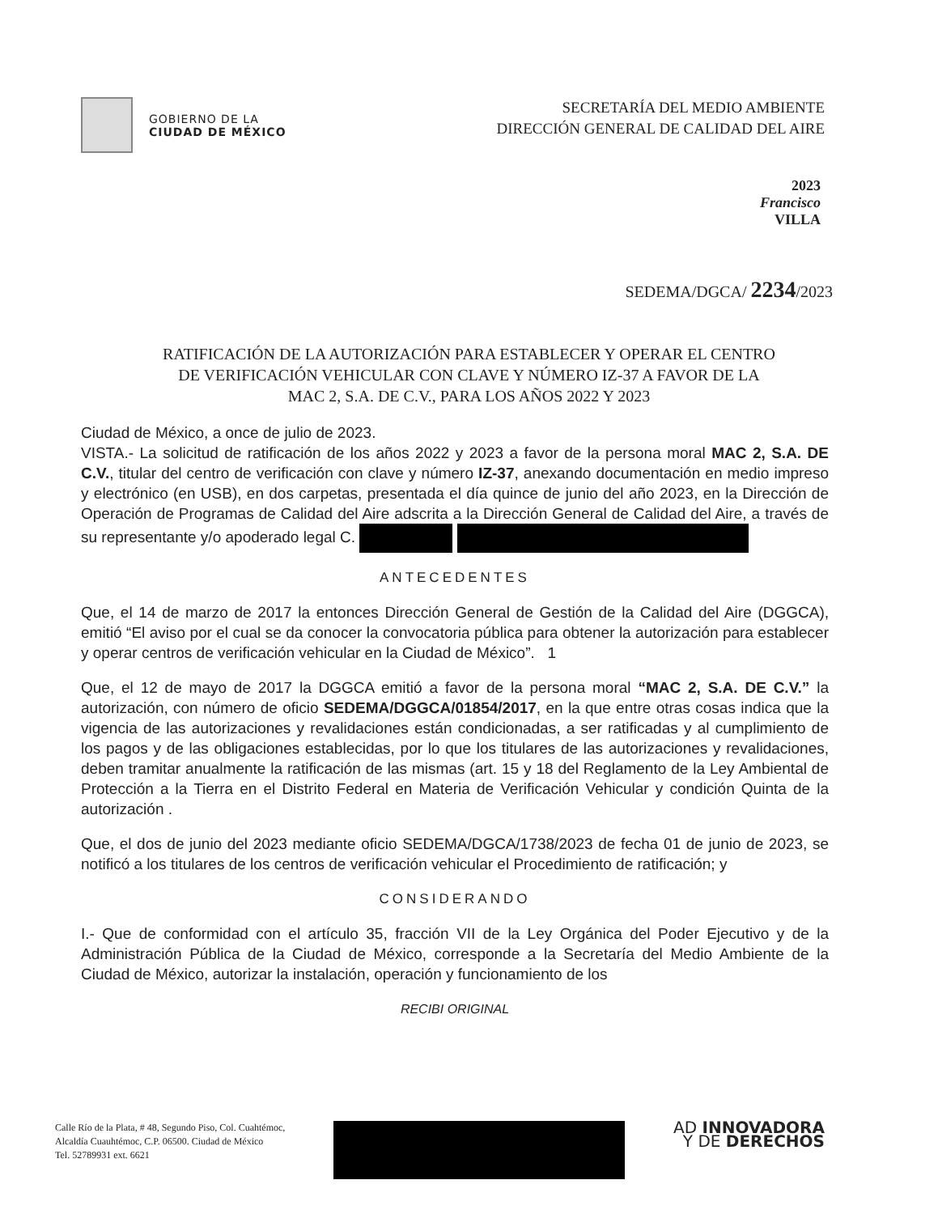GOBIERNO DE LA
CIUDAD DE MÉXICO
SECRETARÍA DEL MEDIO AMBIENTE
DIRECCIÓN GENERAL DE CALIDAD DEL AIRE
2023
Francisco
VILLA
SEDEMA/DGCA/ 2234/2023
RATIFICACIÓN DE LA AUTORIZACIÓN PARA ESTABLECER Y OPERAR EL CENTRO DE VERIFICACIÓN VEHICULAR CON CLAVE Y NÚMERO IZ-37 A FAVOR DE LA MAC 2, S.A. DE C.V., PARA LOS AÑOS 2022 Y 2023
Ciudad de México, a once de julio de 2023.
VISTA.- La solicitud de ratificación de los años 2022 y 2023 a favor de la persona moral MAC 2, S.A. DE C.V., titular del centro de verificación con clave y número IZ-37, anexando documentación en medio impreso y electrónico (en USB), en dos carpetas, presentada el día quince de junio del año 2023, en la Dirección de Operación de Programas de Calidad del Aire adscrita a la Dirección General de Calidad del Aire, a través de su representante y/o apoderado legal C.
ANTECEDENTES
Que, el 14 de marzo de 2017 la entonces Dirección General de Gestión de la Calidad del Aire (DGGCA), emitió “El aviso por el cual se da conocer la convocatoria pública para obtener la autorización para establecer y operar centros de verificación vehicular en la Ciudad de México”. 1
Que, el 12 de mayo de 2017 la DGGCA emitió a favor de la persona moral “MAC 2, S.A. DE C.V.” la autorización, con número de oficio SEDEMA/DGGCA/01854/2017, en la que entre otras cosas indica que la vigencia de las autorizaciones y revalidaciones están condicionadas, a ser ratificadas y al cumplimiento de los pagos y de las obligaciones establecidas, por lo que los titulares de las autorizaciones y revalidaciones, deben tramitar anualmente la ratificación de las mismas (art. 15 y 18 del Reglamento de la Ley Ambiental de Protección a la Tierra en el Distrito Federal en Materia de Verificación Vehicular y condición Quinta de la autorización .
Que, el dos de junio del 2023 mediante oficio SEDEMA/DGCA/1738/2023 de fecha 01 de junio de 2023, se notificó a los titulares de los centros de verificación vehicular el Procedimiento de ratificación; y
CONSIDERANDO
I.- Que de conformidad con el artículo 35, fracción VII de la Ley Orgánica del Poder Ejecutivo y de la Administración Pública de la Ciudad de México, corresponde a la Secretaría del Medio Ambiente de la Ciudad de México, autorizar la instalación, operación y funcionamiento de los
RECIBI ORIGINAL
Calle Río de la Plata, # 48, Segundo Piso, Col. Cuahtémoc,
Alcaldía Cuauhtémoc, C.P. 06500. Ciudad de México
Tel. 52789931 ext. 6621
AD INNOVADORA
Y DE DERECHOS